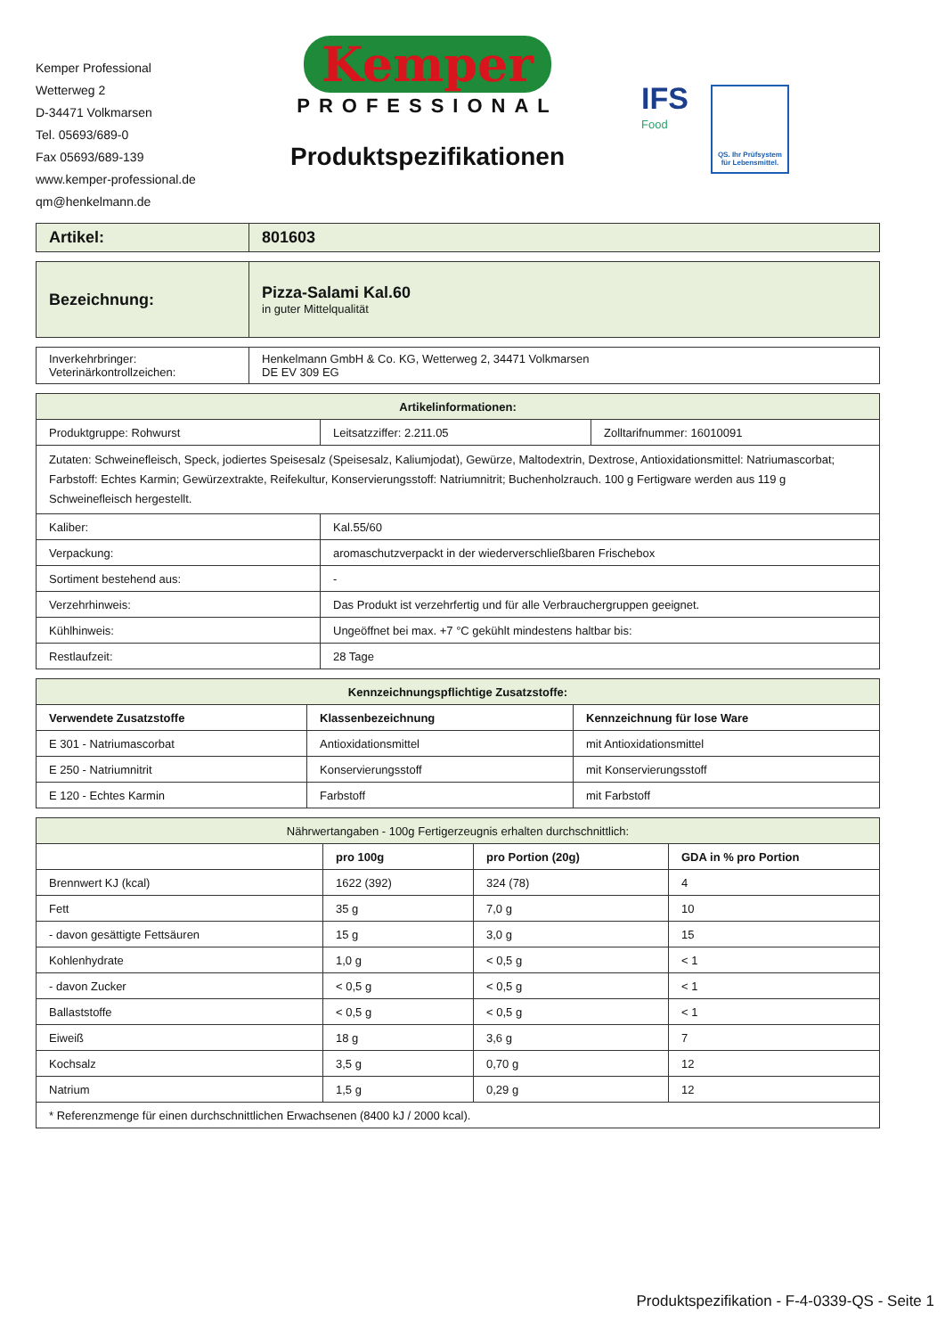Kemper Professional
Wetterweg 2
D-34471 Volkmarsen
Tel. 05693/689-0
Fax 05693/689-139
www.kemper-professional.de
qm@henkelmann.de
Kemper
PROFESSIONAL
Produktspezifikationen
IFS
Food
QS. Ihr Prüfsystem
für Lebensmittel.
| Artikel: | 801603 |
| Bezeichnung: | Pizza-Salami Kal.60 in guter Mittelqualität |
| Inverkehrbringer: Veterinärkontrollzeichen: | Henkelmann GmbH & Co. KG, Wetterweg 2, 34471 Volkmarsen DE EV 309 EG |
| Artikelinformationen: | | |
| --- | --- | --- |
| Produktgruppe: Rohwurst | Leitsatzziffer: 2.211.05 | Zolltarifnummer: 16010091 |
| Zutaten: Schweinefleisch, Speck, jodiertes Speisesalz (Speisesalz, Kaliumjodat), Gewürze, Maltodextrin, Dextrose, Antioxidationsmittel: Natriumascorbat; Farbstoff: Echtes Karmin; Gewürzextrakte, Reifekultur, Konservierungsstoff: Natriumnitrit; Buchenholzrauch. 100 g Fertigware werden aus 119 g Schweinefleisch hergestellt. | | |
| Kaliber: | Kal.55/60 | |
| Verpackung: | aromaschutzverpackt in der wiederverschließbaren Frischebox | |
| Sortiment bestehend aus: | - | |
| Verzehrhinweis: | Das Produkt ist verzehrfertig und für alle Verbrauchergruppen geeignet. | |
| Kühlhinweis: | Ungeöffnet bei max. +7 °C gekühlt mindestens haltbar bis: | |
| Restlaufzeit: | 28 Tage | |
| Kennzeichnungspflichtige Zusatzstoffe: | | |
| --- | --- | --- |
| Verwendete Zusatzstoffe | Klassenbezeichnung | Kennzeichnung für lose Ware |
| E 301 - Natriumascorbat | Antioxidationsmittel | mit Antioxidationsmittel |
| E 250 - Natriumnitrit | Konservierungsstoff | mit Konservierungsstoff |
| E 120 - Echtes Karmin | Farbstoff | mit Farbstoff |
| Nährwertangaben - 100g Fertigerzeugnis erhalten durchschnittlich: | | | |
| | pro 100g | pro Portion (20g) | GDA in % pro Portion |
| Brennwert KJ (kcal) | 1622 (392) | 324 (78) | 4 |
| Fett | 35 g | 7,0 g | 10 |
| - davon gesättigte Fettsäuren | 15 g | 3,0 g | 15 |
| Kohlenhydrate | 1,0 g | < 0,5 g | < 1 |
| - davon Zucker | < 0,5 g | < 0,5 g | < 1 |
| Ballaststoffe | < 0,5 g | < 0,5 g | < 1 |
| Eiweiß | 18 g | 3,6 g | 7 |
| Kochsalz | 3,5 g | 0,70 g | 12 |
| Natrium | 1,5 g | 0,29 g | 12 |
| * Referenzmenge für einen durchschnittlichen Erwachsenen (8400 kJ / 2000 kcal). | | | |
Produktspezifikation - F-4-0339-QS - Seite 1